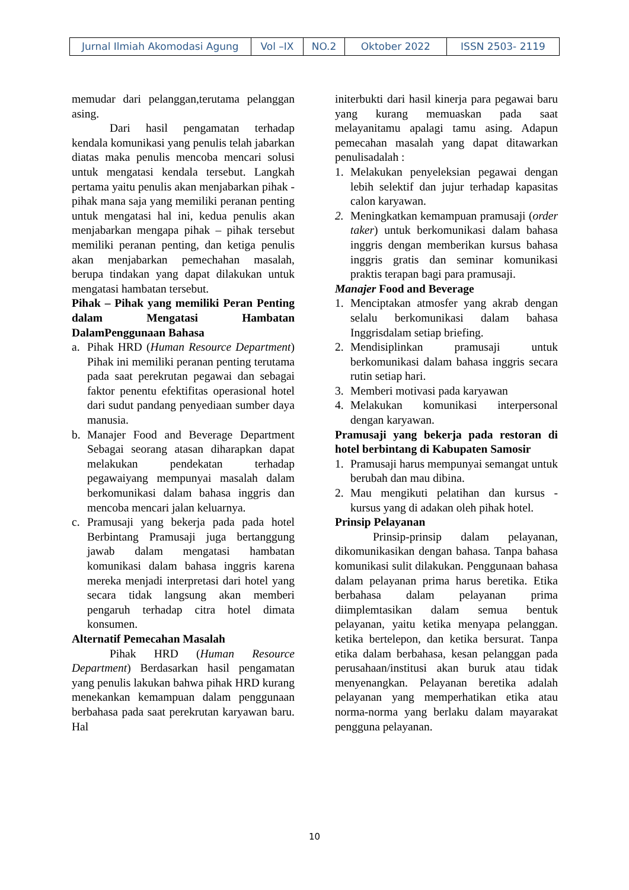| Jurnal Ilmiah Akomodasi Agung | Vol –IX | NO.2 | Oktober 2022 | ISSN 2503- 2119 |
memudar dari pelanggan,terutama pelanggan asing.
Dari hasil pengamatan terhadap kendala komunikasi yang penulis telah jabarkan diatas maka penulis mencoba mencari solusi untuk mengatasi kendala tersebut. Langkah pertama yaitu penulis akan menjabarkan pihak - pihak mana saja yang memiliki peranan penting untuk mengatasi hal ini, kedua penulis akan menjabarkan mengapa pihak – pihak tersebut memiliki peranan penting, dan ketiga penulis akan menjabarkan pemechahan masalah, berupa tindakan yang dapat dilakukan untuk mengatasi hambatan tersebut.
Pihak – Pihak yang memiliki Peran Penting dalam Mengatasi Hambatan DalamPenggunaan Bahasa
a. Pihak HRD (Human Resource Department) Pihak ini memiliki peranan penting terutama pada saat perekrutan pegawai dan sebagai faktor penentu efektifitas operasional hotel dari sudut pandang penyediaan sumber daya manusia.
b. Manajer Food and Beverage Department Sebagai seorang atasan diharapkan dapat melakukan pendekatan terhadap pegawaiyang mempunyai masalah dalam berkomunikasi dalam bahasa inggris dan mencoba mencari jalan keluarnya.
c. Pramusaji yang bekerja pada pada hotel Berbintang Pramusaji juga bertanggung jawab dalam mengatasi hambatan komunikasi dalam bahasa inggris karena mereka menjadi interpretasi dari hotel yang secara tidak langsung akan memberi pengaruh terhadap citra hotel dimata konsumen.
Alternatif Pemecahan Masalah
Pihak HRD (Human Resource Department) Berdasarkan hasil pengamatan yang penulis lakukan bahwa pihak HRD kurang menekankan kemampuan dalam penggunaan berbahasa pada saat perekrutan karyawan baru. Hal
initerbukti dari hasil kinerja para pegawai baru yang kurang memuaskan pada saat melayanitamu apalagi tamu asing. Adapun pemecahan masalah yang dapat ditawarkan penulisadalah :
1. Melakukan penyeleksian pegawai dengan lebih selektif dan jujur terhadap kapasitas calon karyawan.
2. Meningkatkan kemampuan pramusaji (order taker) untuk berkomunikasi dalam bahasa inggris dengan memberikan kursus bahasa inggris gratis dan seminar komunikasi praktis terapan bagi para pramusaji.
Manajer Food and Beverage
1. Menciptakan atmosfer yang akrab dengan selalu berkomunikasi dalam bahasa Inggrisdalam setiap briefing.
2. Mendisiplinkan pramusaji untuk berkomunikasi dalam bahasa inggris secara rutin setiap hari.
3. Memberi motivasi pada karyawan
4. Melakukan komunikasi interpersonal dengan karyawan.
Pramusaji yang bekerja pada restoran di hotel berbintang di Kabupaten Samosir
1. Pramusaji harus mempunyai semangat untuk berubah dan mau dibina.
2. Mau mengikuti pelatihan dan kursus - kursus yang di adakan oleh pihak hotel.
Prinsip Pelayanan
Prinsip-prinsip dalam pelayanan, dikomunikasikan dengan bahasa. Tanpa bahasa komunikasi sulit dilakukan. Penggunaan bahasa dalam pelayanan prima harus beretika. Etika berbahasa dalam pelayanan prima diimplemtasikan dalam semua bentuk pelayanan, yaitu ketika menyapa pelanggan. ketika bertelepon, dan ketika bersurat. Tanpa etika dalam berbahasa, kesan pelanggan pada perusahaan/institusi akan buruk atau tidak menyenangkan. Pelayanan beretika adalah pelayanan yang memperhatikan etika atau norma-norma yang berlaku dalam mayarakat pengguna pelayanan.
10